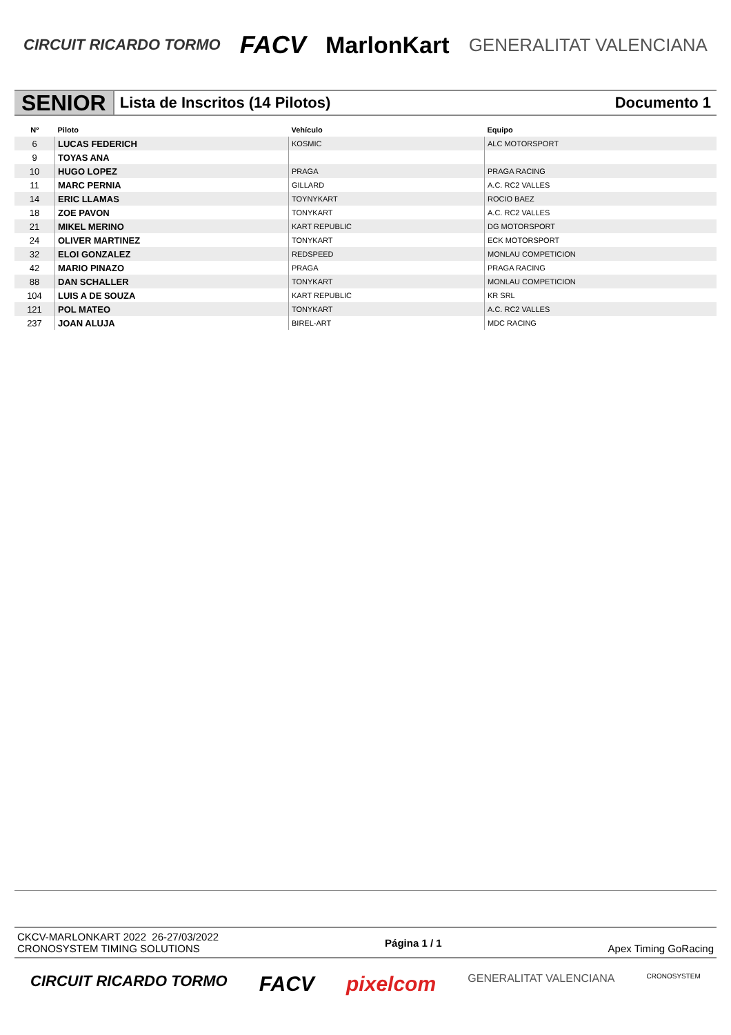CIRCUIT RICARDO TORMO FACV MarlonKart GENERALITAT VALENCIANA
SENIOR
Lista de Inscritos (14 Pilotos)
Documento 1
| Nº | Piloto | Vehículo | Equipo |
| --- | --- | --- | --- |
| 6 | LUCAS FEDERICH | KOSMIC | ALC MOTORSPORT |
| 9 | TOYAS ANA | | |
| 10 | HUGO LOPEZ | PRAGA | PRAGA RACING |
| 11 | MARC PERNIA | GILLARD | A.C. RC2 VALLES |
| 14 | ERIC LLAMAS | TOYNYKART | ROCIO BAEZ |
| 18 | ZOE PAVON | TONYKART | A.C. RC2 VALLES |
| 21 | MIKEL MERINO | KART REPUBLIC | DG MOTORSPORT |
| 24 | OLIVER MARTINEZ | TONYKART | ECK MOTORSPORT |
| 32 | ELOI GONZALEZ | REDSPEED | MONLAU COMPETICION |
| 42 | MARIO PINAZO | PRAGA | PRAGA RACING |
| 88 | DAN SCHALLER | TONYKART | MONLAU COMPETICION |
| 104 | LUIS A DE SOUZA | KART REPUBLIC | KR SRL |
| 121 | POL MATEO | TONYKART | A.C. RC2 VALLES |
| 237 | JOAN ALUJA | BIREL-ART | MDC RACING |
CKCV-MARLONKART 2022 26-27/03/2022
CRONOSYSTEM TIMING SOLUTIONS
Página 1 / 1 Apex Timing GoRacing
CIRCUIT RICARDO TORMO FACV pixelcom GENERALITAT VALENCIANA CRONOSYSTEM